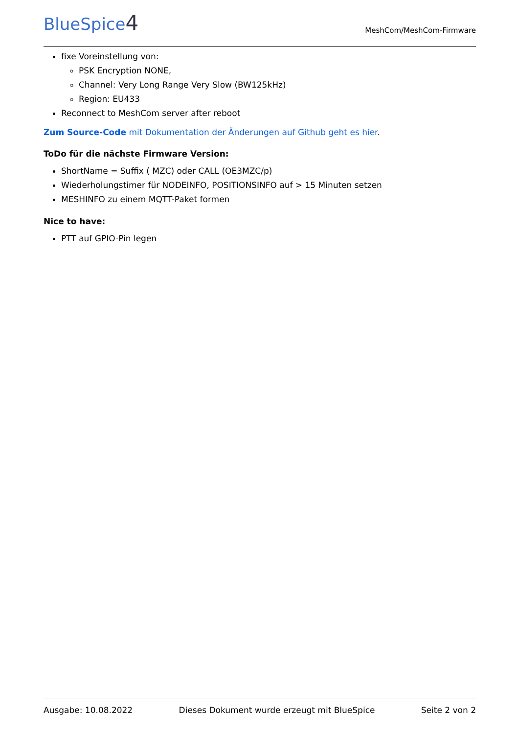BlueSpice4
MeshCom/MeshCom-Firmware
fixe Voreinstellung von:
PSK Encryption NONE,
Channel: Very Long Range Very Slow (BW125kHz)
Region: EU433
Reconnect to MeshCom server after reboot
Zum Source-Code mit Dokumentation der Änderungen auf Github geht es hier.
ToDo für die nächste Firmware Version:
ShortName = Suffix ( MZC) oder CALL (OE3MZC/p)
Wiederholungstimer für NODEINFO, POSITIONSINFO auf > 15 Minuten setzen
MESHINFO zu einem MQTT-Paket formen
Nice to have:
PTT auf GPIO-Pin legen
Ausgabe: 10.08.2022 Dieses Dokument wurde erzeugt mit BlueSpice Seite 2 von 2